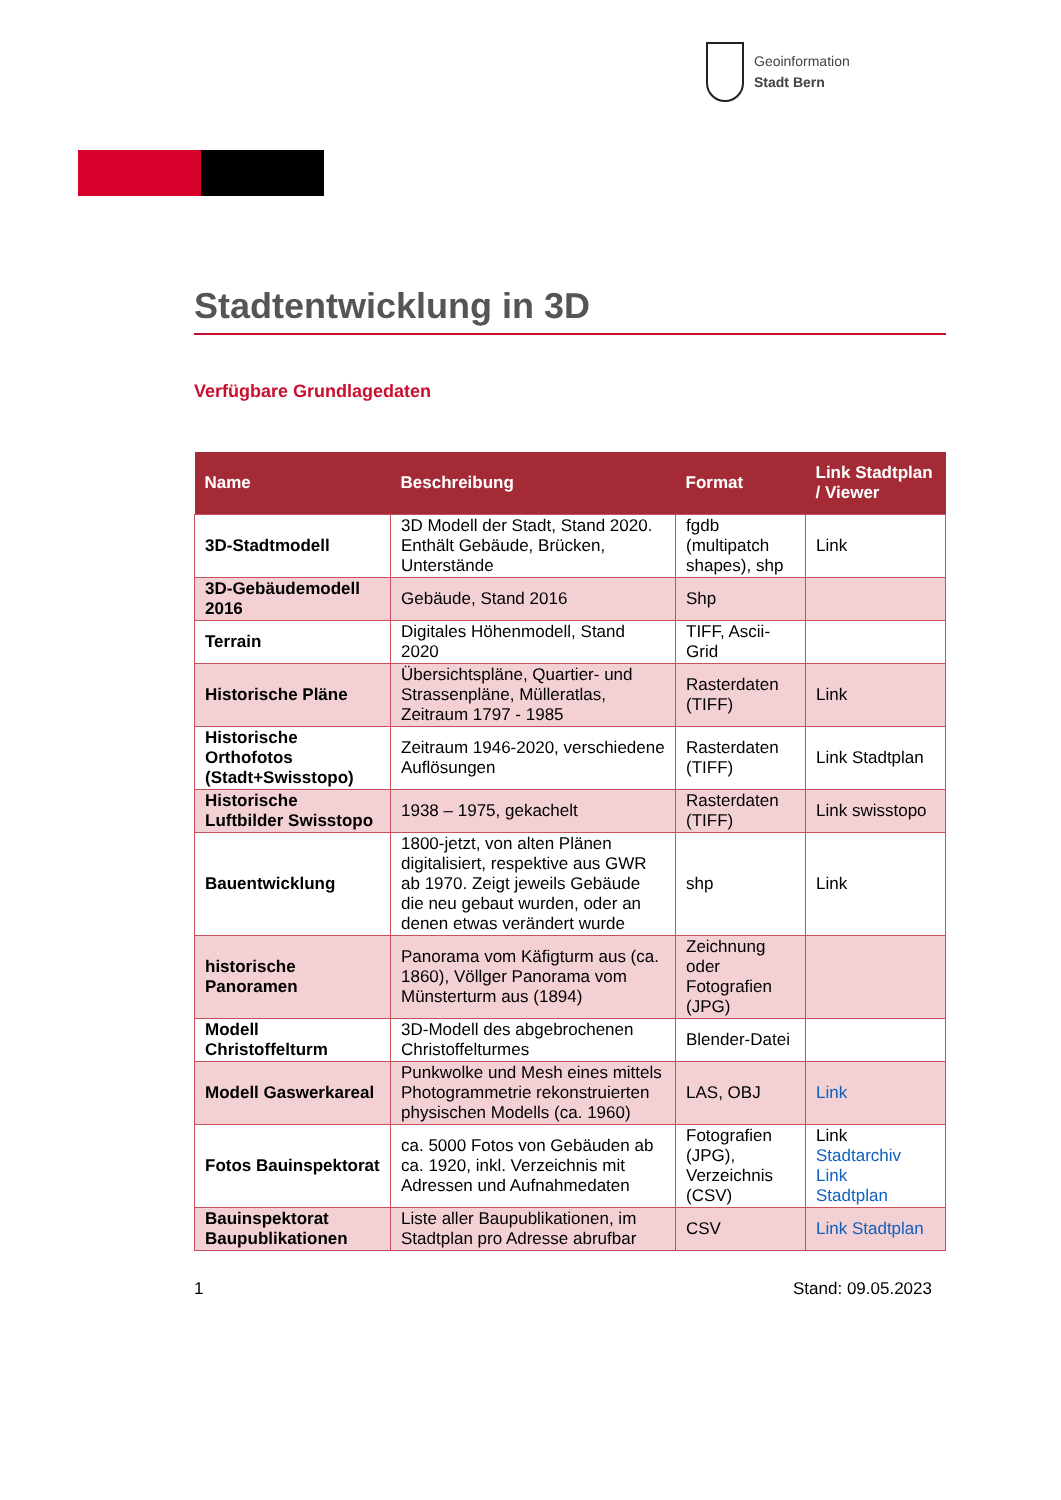Geoinformation
Stadt Bern
Stadtentwicklung in 3D
Verfügbare Grundlagedaten
| Name | Beschreibung | Format | Link Stadtplan / Viewer |
| --- | --- | --- | --- |
| 3D-Stadtmodell | 3D Modell der Stadt, Stand 2020. Enthält Gebäude, Brücken, Unterstände | fgdb (multipatch shapes), shp | Link |
| 3D-Gebäudemodell 2016 | Gebäude, Stand 2016 | Shp | |
| Terrain | Digitales Höhenmodell, Stand 2020 | TIFF, Ascii-Grid | |
| Historische Pläne | Übersichtspläne, Quartier- und Strassenpläne, Mülleratlas, Zeitraum 1797 - 1985 | Rasterdaten (TIFF) | Link |
| Historische Orthofotos (Stadt+Swisstopo) | Zeitraum 1946-2020, verschiedene Auflösungen | Rasterdaten (TIFF) | Link Stadtplan |
| Historische Luftbilder Swisstopo | 1938 – 1975, gekachelt | Rasterdaten (TIFF) | Link swisstopo |
| Bauentwicklung | 1800-jetzt, von alten Plänen digitalisiert, respektive aus GWR ab 1970. Zeigt jeweils Gebäude die neu gebaut wurden, oder an denen etwas verändert wurde | shp | Link |
| historische Panoramen | Panorama vom Käfigturm aus (ca. 1860), Völlger Panorama vom Münsterturm aus (1894) | Zeichnung oder Fotografien (JPG) | |
| Modell Christoffelturm | 3D-Modell des abgebrochenen Christoffelturmes | Blender-Datei | |
| Modell Gaswerkareal | Punkwolke und Mesh eines mittels Photogrammetrie rekonstruierten physischen Modells (ca. 1960) | LAS, OBJ | Link |
| Fotos Bauinspektorat | ca. 5000 Fotos von Gebäuden ab ca. 1920, inkl. Verzeichnis mit Adressen und Aufnahmedaten | Fotografien (JPG), Verzeichnis (CSV) | Link Stadtarchiv Link Stadtplan |
| Bauinspektorat Baupublikationen | Liste aller Baupublikationen, im Stadtplan pro Adresse abrufbar | CSV | Link Stadtplan |
1 Stand: 09.05.2023